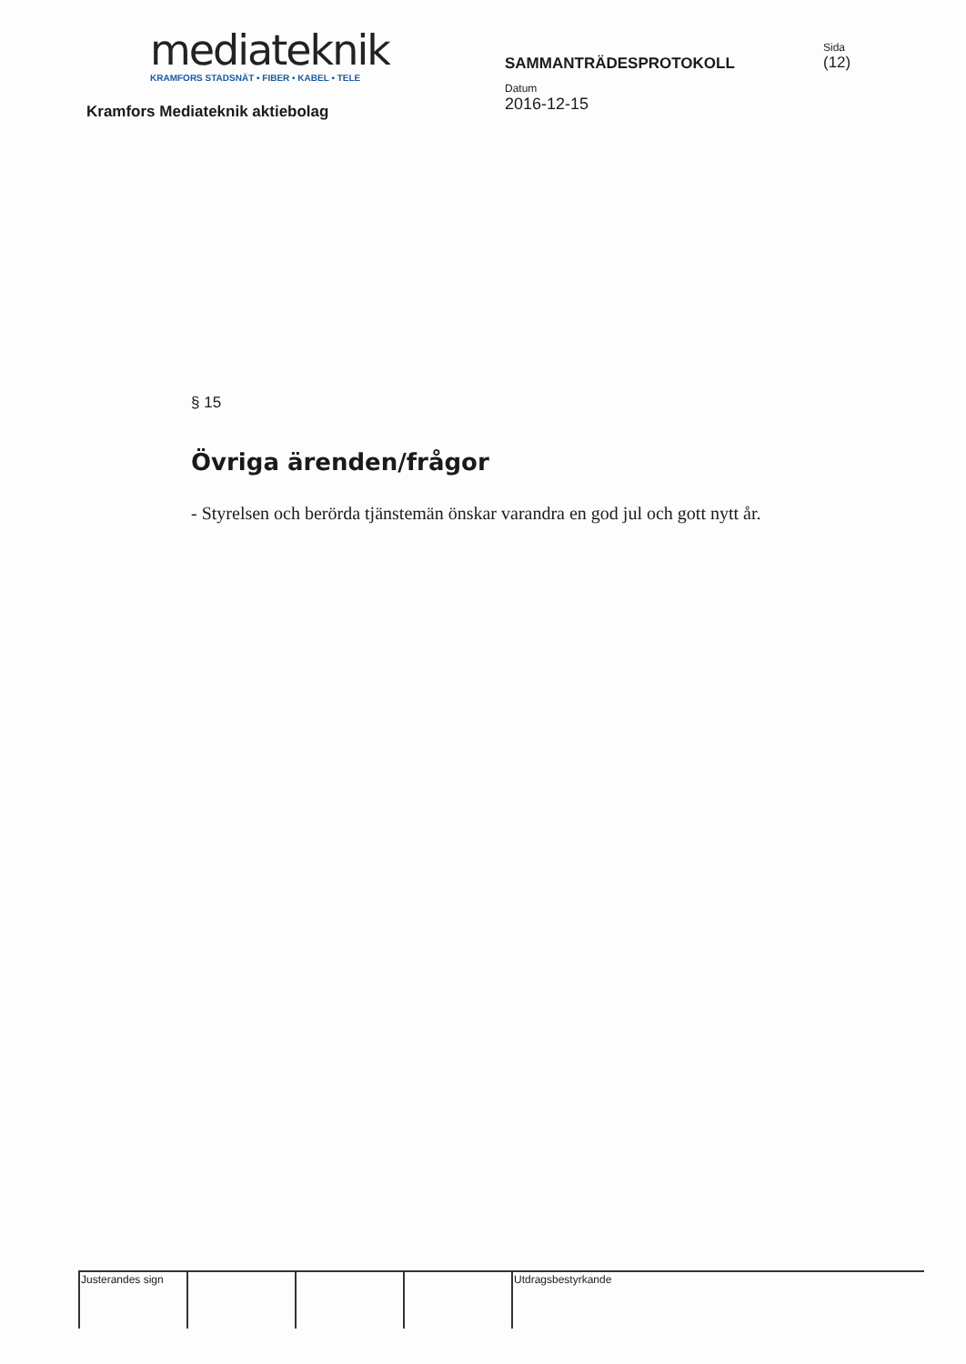mediateknik
KRAMFORS STADSNÄT • FIBER • KABEL • TELE
Kramfors Mediateknik aktiebolag
SAMMANTRÄDESPROTOKOLL
Datum
2016-12-15
Sida
(12)
§ 15
Övriga ärenden/frågor
- Styrelsen och berörda tjänstemän önskar varandra en god jul och gott nytt år.
| Justerandes sign | | | | Utdragsbestyrkande |